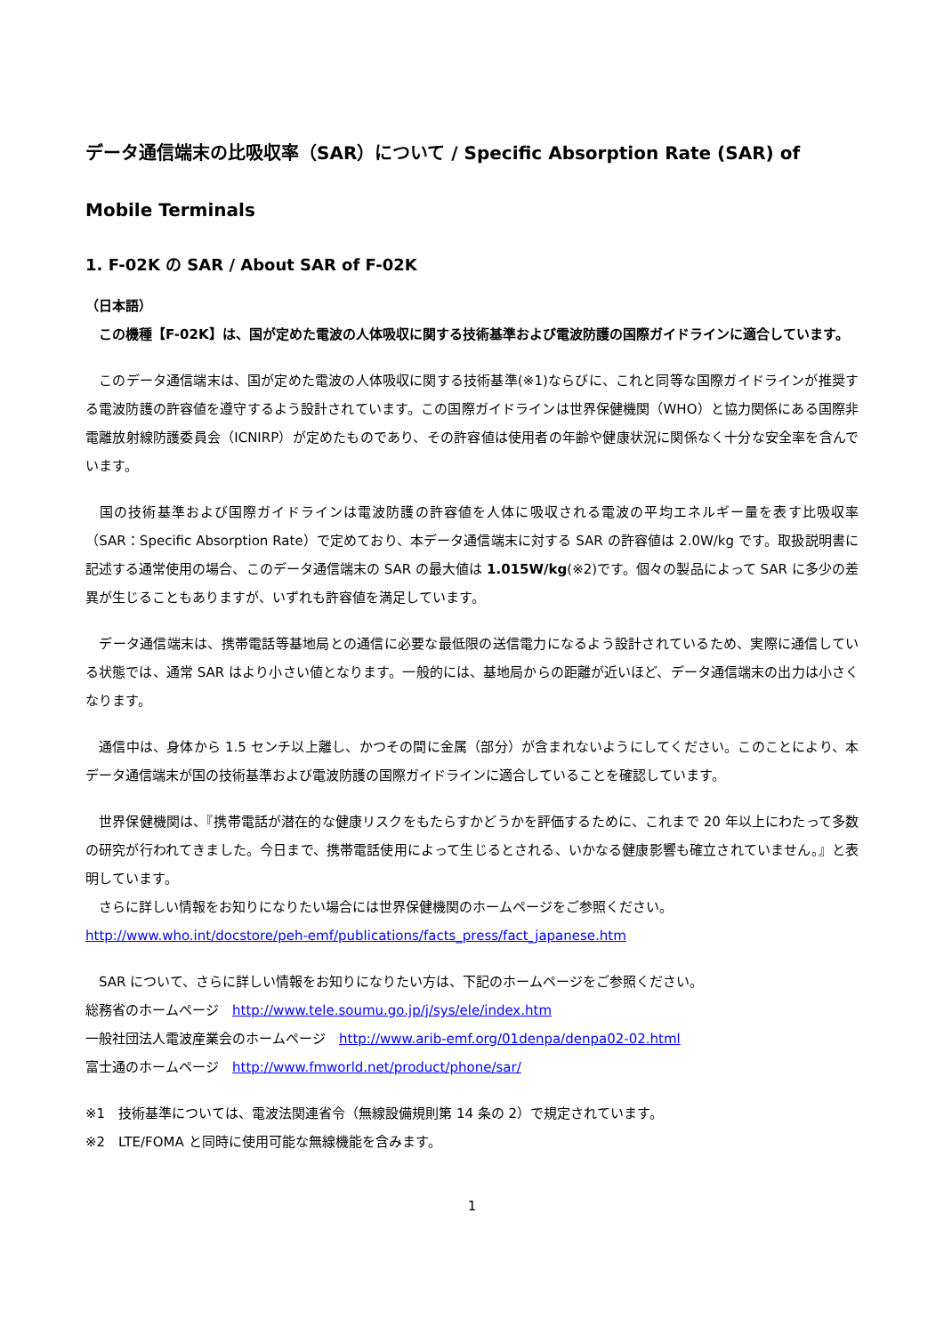データ通信端末の比吸収率（SAR）について / Specific Absorption Rate (SAR) of Mobile Terminals
1. F-02K の SAR / About SAR of F-02K
（日本語）
　この機種【F-02K】は、国が定めた電波の人体吸収に関する技術基準および電波防護の国際ガイドラインに適合しています。
　このデータ通信端末は、国が定めた電波の人体吸収に関する技術基準(※1)ならびに、これと同等な国際ガイドラインが推奨する電波防護の許容値を遵守するよう設計されています。この国際ガイドラインは世界保健機関（WHO）と協力関係にある国際非電離放射線防護委員会（ICNIRP）が定めたものであり、その許容値は使用者の年齢や健康状況に関係なく十分な安全率を含んでいます。
　国の技術基準および国際ガイドラインは電波防護の許容値を人体に吸収される電波の平均エネルギー量を表す比吸収率（SAR：Specific Absorption Rate）で定めており、本データ通信端末に対する SAR の許容値は 2.0W/kg です。取扱説明書に記述する通常使用の場合、このデータ通信端末の SAR の最大値は 1.015W/kg(※2)です。個々の製品によって SAR に多少の差異が生じることもありますが、いずれも許容値を満足しています。
　データ通信端末は、携帯電話等基地局との通信に必要な最低限の送信電力になるよう設計されているため、実際に通信している状態では、通常 SAR はより小さい値となります。一般的には、基地局からの距離が近いほど、データ通信端末の出力は小さくなります。
　通信中は、身体から 1.5 センチ以上離し、かつその間に金属（部分）が含まれないようにしてください。このことにより、本データ通信端末が国の技術基準および電波防護の国際ガイドラインに適合していることを確認しています。
　世界保健機関は、『携帯電話が潜在的な健康リスクをもたらすかどうかを評価するために、これまで 20 年以上にわたって多数の研究が行われてきました。今日まで、携帯電話使用によって生じるとされる、いかなる健康影響も確立されていません。』と表明しています。
　さらに詳しい情報をお知りになりたい場合には世界保健機関のホームページをご参照ください。
http://www.who.int/docstore/peh-emf/publications/facts_press/fact_japanese.htm
　SAR について、さらに詳しい情報をお知りになりたい方は、下記のホームページをご参照ください。
総務省のホームページ　http://www.tele.soumu.go.jp/j/sys/ele/index.htm
一般社団法人電波産業会のホームページ　http://www.arib-emf.org/01denpa/denpa02-02.html
富士通のホームページ　http://www.fmworld.net/product/phone/sar/
※1　技術基準については、電波法関連省令（無線設備規則第 14 条の 2）で規定されています。
※2　LTE/FOMA と同時に使用可能な無線機能を含みます。
1